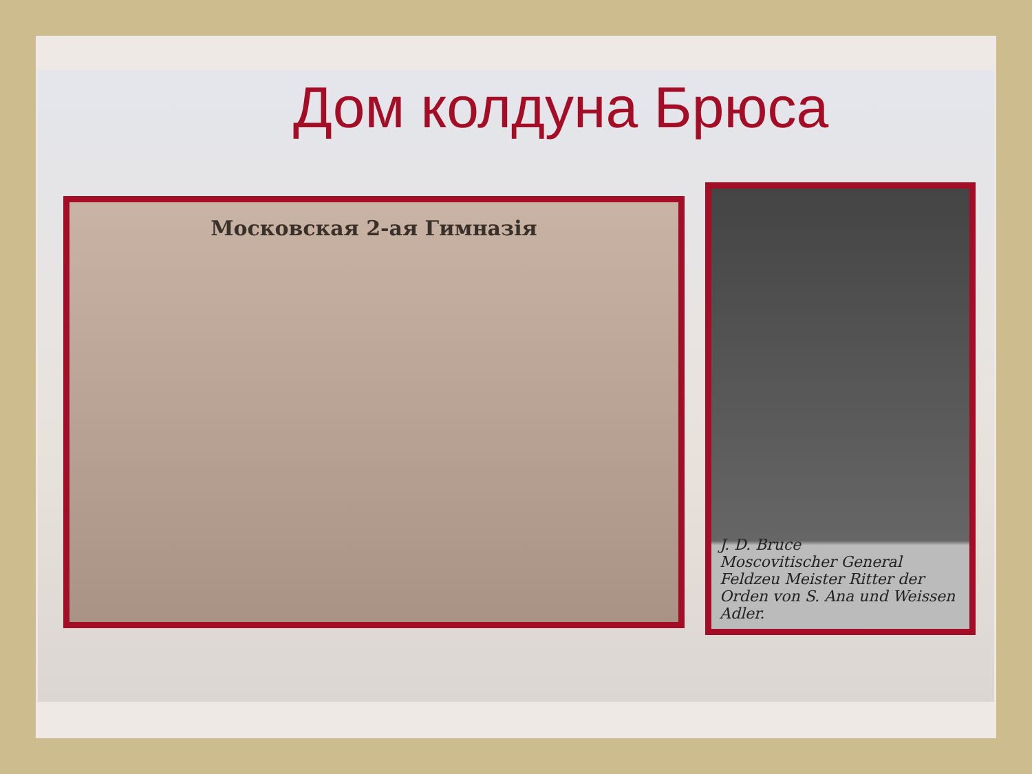Дом колдуна Брюса
Московская 2-ая Гимназія
J. D. Bruce
Moscovitischer General Feldzeu Meister Ritter der Orden von S. Ana und Weissen Adler.